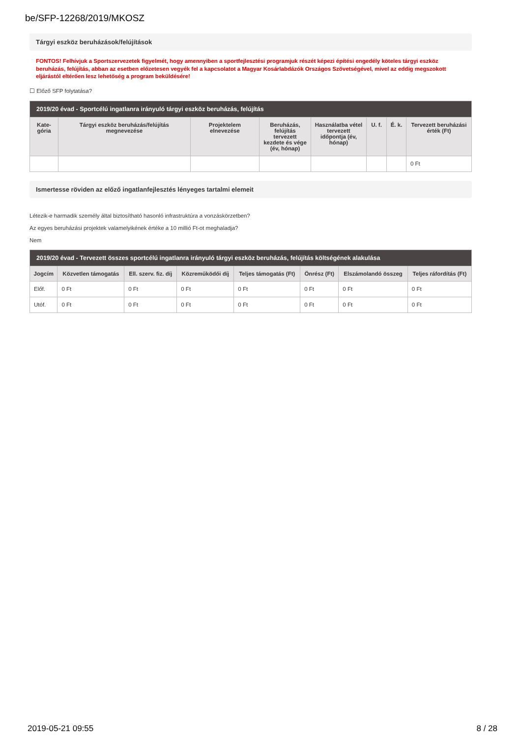be/SFP-12268/2019/MKOSZ
Tárgyi eszköz beruházások/felújítások
FONTOS! Felhívjuk a Sportszervezetek figyelmét, hogy amennyiben a sportfejlesztési programjuk részét képezi építési engedély köteles tárgyi eszköz beruházás, felújítás, abban az esetben előzetesen vegyék fel a kapcsolatot a Magyar Kosárlabdázók Országos Szövetségével, mivel az eddig megszokott eljárástól eltérően lesz lehetőség a program beküldésére!
☐ Előző SFP folytatása?
| 2019/20 évad - Sportcélú ingatlanra irányuló tárgyi eszköz beruházás, felújítás | | | | | | | |
| --- | --- | --- | --- | --- | --- | --- | --- |
| Kate-gória | Tárgyi eszköz beruházás/felújítás megnevezése | Projektelem elnevezése | Beruházás, felújítás tervezett kezdete és vége (év, hónap) | Használatba vétel tervezett időpontja (év, hónap) | U. f. | É. k. | Tervezett beruházási érték (Ft) |
| | | | | | | | 0 Ft |
Ismertesse röviden az előző ingatlanfejlesztés lényeges tartalmi elemeit
Létezik-e harmadik személy által biztosítható hasonló infrastruktúra a vonzáskörzetben?
Az egyes beruházási projektek valamelyikének értéke a 10 millió Ft-ot meghaladja?
Nem
| 2019/20 évad - Tervezett összes sportcélú ingatlanra irányuló tárgyi eszköz beruházás, felújítás költségének alakulása | | | | | | | |
| --- | --- | --- | --- | --- | --- | --- | --- |
| Jogcím | Közvetlen támogatás | Ell. szerv. fiz. díj | Közreműködői díj | Teljes támogatás (Ft) | Önrész (Ft) | Elszámolandó összeg | Teljes ráfordítás (Ft) |
| Előf. | 0 Ft | 0 Ft | 0 Ft | 0 Ft | 0 Ft | 0 Ft | 0 Ft |
| Utóf. | 0 Ft | 0 Ft | 0 Ft | 0 Ft | 0 Ft | 0 Ft | 0 Ft |
2019-05-21 09:55 8 / 28